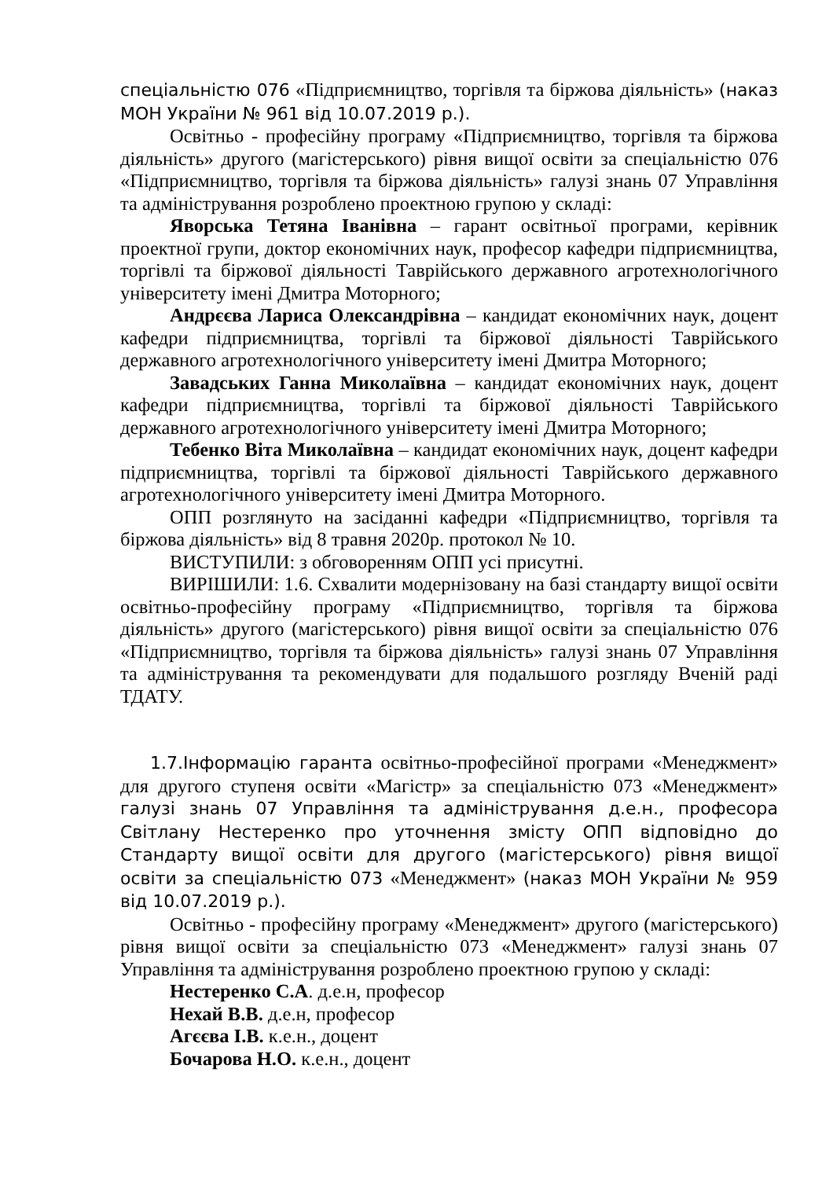спеціальністю 076 «Підприємництво, торгівля та біржова діяльність» (наказ МОН України № 961 від 10.07.2019 р.).
Освітньо - професійну програму «Підприємництво, торгівля та біржова діяльність» другого (магістерського) рівня вищої освіти за спеціальністю 076 «Підприємництво, торгівля та біржова діяльність» галузі знань 07 Управління та адміністрування розроблено проектною групою у складі:
Яворська Тетяна Іванівна – гарант освітньої програми, керівник проектної групи, доктор економічних наук, професор кафедри підприємництва, торгівлі та біржової діяльності Таврійського державного агротехнологічного університету імені Дмитра Моторного;
Андрєєва Лариса Олександрівна – кандидат економічних наук, доцент кафедри підприємництва, торгівлі та біржової діяльності Таврійського державного агротехнологічного університету імені Дмитра Моторного;
Завадських Ганна Миколаївна – кандидат економічних наук, доцент кафедри підприємництва, торгівлі та біржової діяльності Таврійського державного агротехнологічного університету імені Дмитра Моторного;
Тебенко Віта Миколаївна – кандидат економічних наук, доцент кафедри підприємництва, торгівлі та біржової діяльності Таврійського державного агротехнологічного університету імені Дмитра Моторного.
ОПП розглянуто на засіданні кафедри «Підприємництво, торгівля та біржова діяльність» від 8 травня 2020р. протокол № 10.
ВИСТУПИЛИ: з обговоренням ОПП усі присутні.
ВИРІШИЛИ: 1.6. Схвалити модернізовану на базі стандарту вищої освіти освітньо-професійну програму «Підприємництво, торгівля та біржова діяльність» другого (магістерського) рівня вищої освіти за спеціальністю 076 «Підприємництво, торгівля та біржова діяльність» галузі знань 07 Управління та адміністрування та рекомендувати для подальшого розгляду Вченій раді ТДАТУ.
1.7.Інформацію гаранта освітньо-професійної програми «Менеджмент» для другого ступеня освіти «Магістр» за спеціальністю 073 «Менеджмент» галузі знань 07 Управління та адміністрування д.е.н., професора Світлану Нестеренко про уточнення змісту ОПП відповідно до Стандарту вищої освіти для другого (магістерського) рівня вищої освіти за спеціальністю 073 «Менеджмент» (наказ МОН України № 959 від 10.07.2019 р.).
Освітньо - професійну програму «Менеджмент» другого (магістерського) рівня вищої освіти за спеціальністю 073 «Менеджмент» галузі знань 07 Управління та адміністрування розроблено проектною групою у складі:
Нестеренко С.А. д.е.н, професор
Нехай В.В. д.е.н, професор
Агєєва І.В. к.е.н., доцент
Бочарова Н.О. к.е.н., доцент